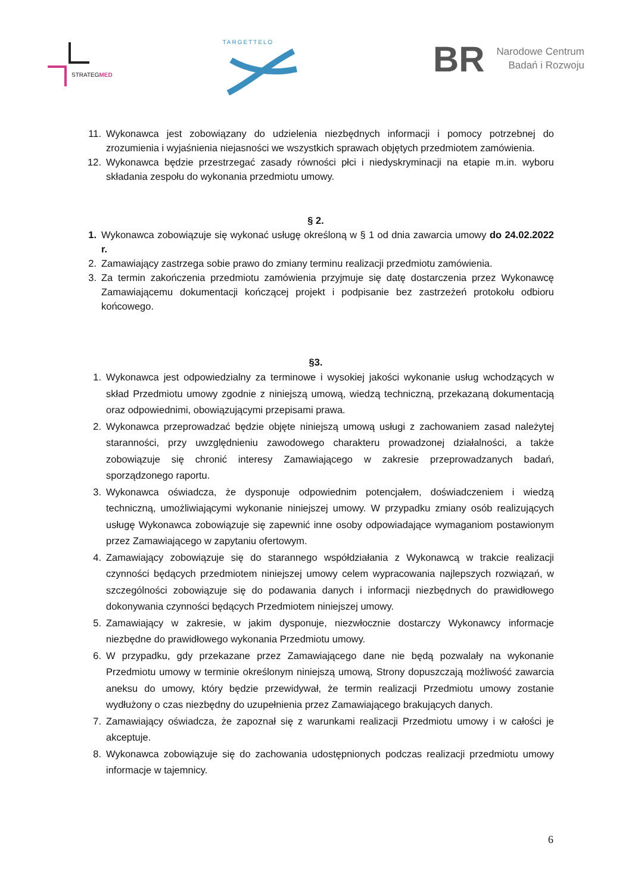STRATEGMED
TARGETTELO
BR
Narodowe Centrum
Badań i Rozwoju
11. Wykonawca jest zobowiązany do udzielenia niezbędnych informacji i pomocy potrzebnej do zrozumienia i wyjaśnienia niejasności we wszystkich sprawach objętych przedmiotem zamówienia.
12. Wykonawca będzie przestrzegać zasady równości płci i niedyskryminacji na etapie m.in. wyboru składania zespołu do wykonania przedmiotu umowy.
§ 2.
1. Wykonawca zobowiązuje się wykonać usługę określoną w § 1 od dnia zawarcia umowy do 24.02.2022 r.
2. Zamawiający zastrzega sobie prawo do zmiany terminu realizacji przedmiotu zamówienia.
3. Za termin zakończenia przedmiotu zamówienia przyjmuje się datę dostarczenia przez Wykonawcę Zamawiającemu dokumentacji kończącej projekt i podpisanie bez zastrzeżeń protokołu odbioru końcowego.
§3.
1. Wykonawca jest odpowiedzialny za terminowe i wysokiej jakości wykonanie usług wchodzących w skład Przedmiotu umowy zgodnie z niniejszą umową, wiedzą techniczną, przekazaną dokumentacją oraz odpowiednimi, obowiązującymi przepisami prawa.
2. Wykonawca przeprowadzać będzie objęte niniejszą umową usługi z zachowaniem zasad należytej staranności, przy uwzględnieniu zawodowego charakteru prowadzonej działalności, a także zobowiązuje się chronić interesy Zamawiającego w zakresie przeprowadzanych badań, sporządzonego raportu.
3. Wykonawca oświadcza, że dysponuje odpowiednim potencjałem, doświadczeniem i wiedzą techniczną, umożliwiającymi wykonanie niniejszej umowy. W przypadku zmiany osób realizujących usługę Wykonawca zobowiązuje się zapewnić inne osoby odpowiadające wymaganiom postawionym przez Zamawiającego w zapytaniu ofertowym.
4. Zamawiający zobowiązuje się do starannego współdziałania z Wykonawcą w trakcie realizacji czynności będących przedmiotem niniejszej umowy celem wypracowania najlepszych rozwiązań, w szczególności zobowiązuje się do podawania danych i informacji niezbędnych do prawidłowego dokonywania czynności będących Przedmiotem niniejszej umowy.
5. Zamawiający w zakresie, w jakim dysponuje, niezwłocznie dostarczy Wykonawcy informacje niezbędne do prawidłowego wykonania Przedmiotu umowy.
6. W przypadku, gdy przekazane przez Zamawiającego dane nie będą pozwalały na wykonanie Przedmiotu umowy w terminie określonym niniejszą umową, Strony dopuszczają możliwość zawarcia aneksu do umowy, który będzie przewidywał, że termin realizacji Przedmiotu umowy zostanie wydłużony o czas niezbędny do uzupełnienia przez Zamawiającego brakujących danych.
7. Zamawiający oświadcza, że zapoznał się z warunkami realizacji Przedmiotu umowy i w całości je akceptuje.
8. Wykonawca zobowiązuje się do zachowania udostępnionych podczas realizacji przedmiotu umowy informacje w tajemnicy.
6